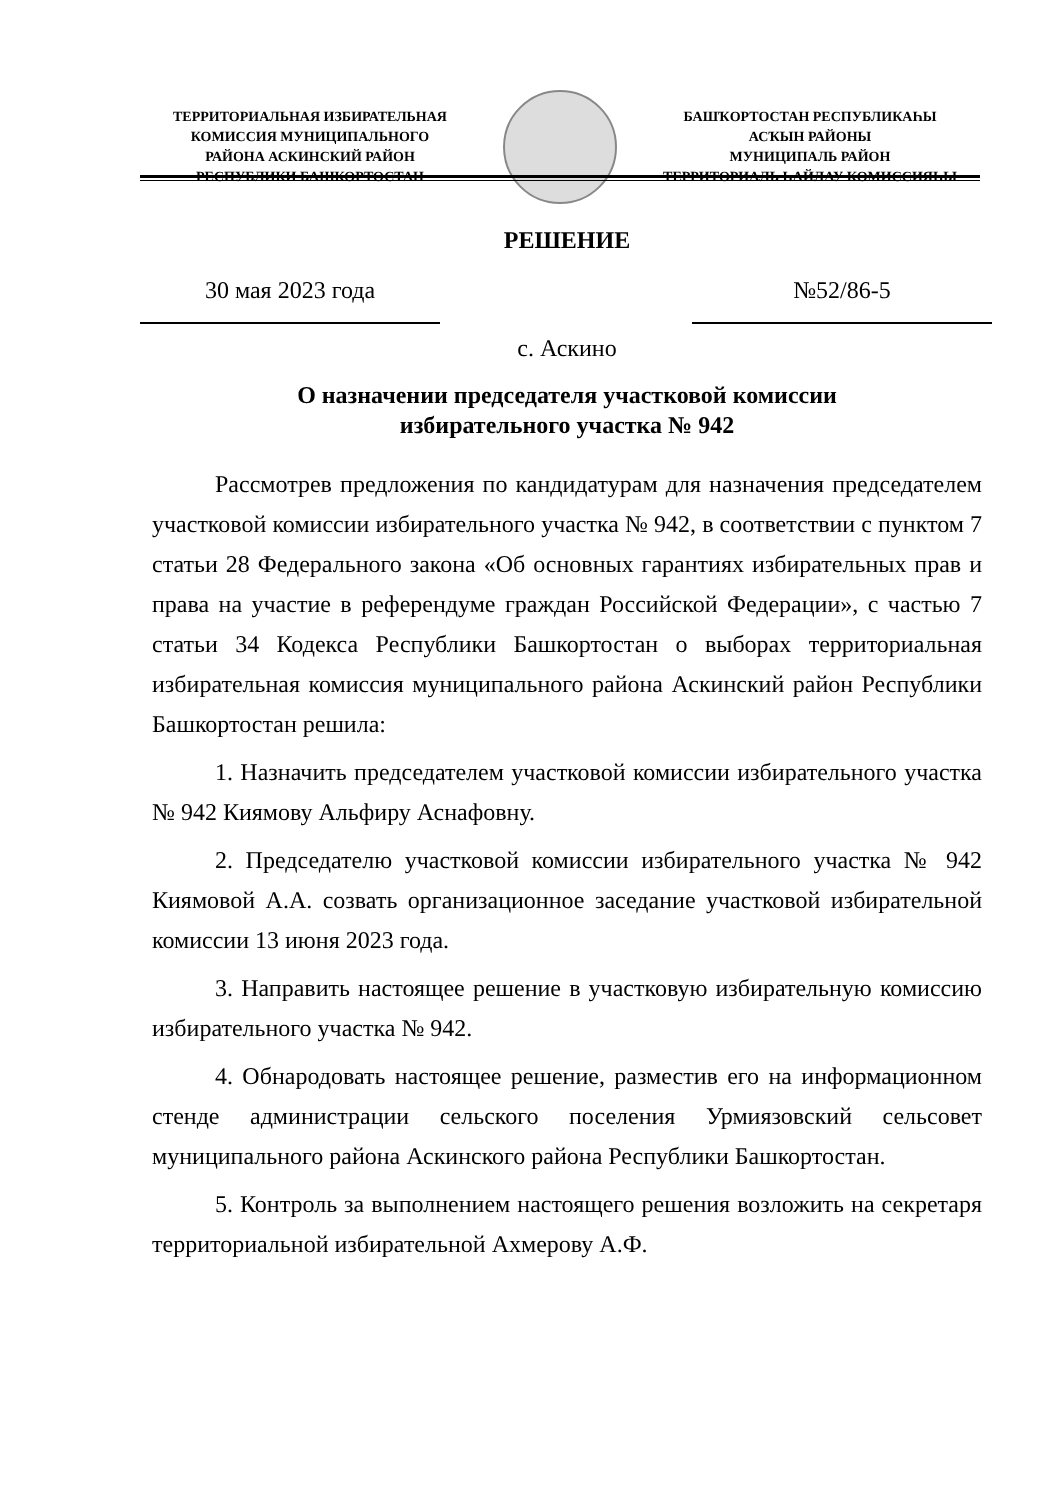ТЕРРИТОРИАЛЬНАЯ ИЗБИРАТЕЛЬНАЯ
КОМИССИЯ МУНИЦИПАЛЬНОГО
РАЙОНА АСКИНСКИЙ РАЙОН
РЕСПУБЛИКИ БАШКОРТОСТАН
БАШҠОРТОСТАН РЕСПУБЛИКАҺЫ
АСҠЫН РАЙОНЫ
МУНИЦИПАЛЬ РАЙОН
ТЕРРИТОРИАЛЬ ҺАЙЛАУ КОМИССИЯҺЫ
РЕШЕНИЕ
30 мая 2023 года №52/86-5
с. Аскино
О назначении председателя участковой комиссии
избирательного участка № 942
Рассмотрев предложения по кандидатурам для назначения председателем участковой комиссии избирательного участка № 942, в соответствии с пунктом 7 статьи 28 Федерального закона «Об основных гарантиях избирательных прав и права на участие в референдуме граждан Российской Федерации», с частью 7 статьи 34 Кодекса Республики Башкортостан о выборах территориальная избирательная комиссия муниципального района Аскинский район Республики Башкортостан решила:
1. Назначить председателем участковой комиссии избирательного участка № 942 Киямову Альфиру Аснафовну.
2. Председателю участковой комиссии избирательного участка № 942 Киямовой А.А. созвать организационное заседание участковой избирательной комиссии 13 июня 2023 года.
3. Направить настоящее решение в участковую избирательную комиссию избирательного участка № 942.
4. Обнародовать настоящее решение, разместив его на информационном стенде администрации сельского поселения Урмиязовский сельсовет муниципального района Аскинского района Республики Башкортостан.
5. Контроль за выполнением настоящего решения возложить на секретаря территориальной избирательной Ахмерову А.Ф.